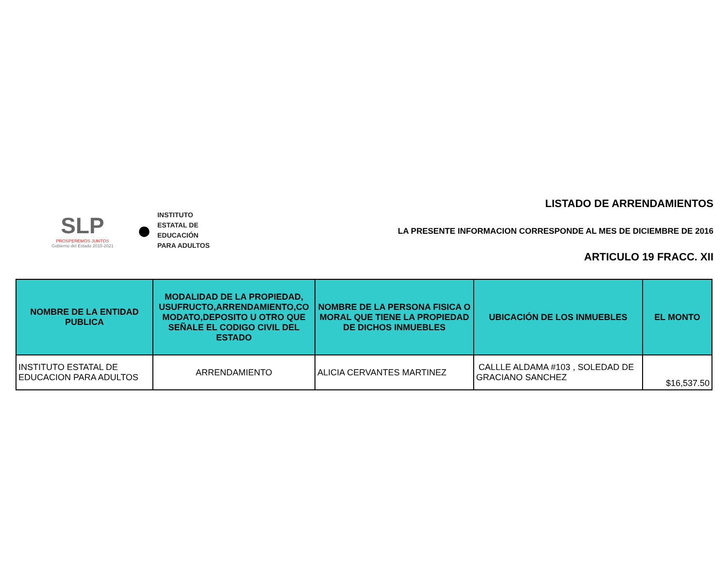SLP
PROSPEREMOS JUNTOS
Gobierno del Estado 2015-2021
●
INSTITUTO
ESTATAL DE
EDUCACIÓN
PARA ADULTOS
LISTADO DE ARRENDAMIENTOS
LA PRESENTE INFORMACION CORRESPONDE AL MES DE DICIEMBRE DE 2016
ARTICULO 19 FRACC. XII
| NOMBRE DE LA ENTIDAD PUBLICA | MODALIDAD DE LA PROPIEDAD, USUFRUCTO,ARRENDAMIENTO,CO MODATO,DEPOSITO U OTRO QUE SEÑALE EL CODIGO CIVIL DEL ESTADO | NOMBRE DE LA PERSONA FISICA O MORAL QUE TIENE LA PROPIEDAD DE DICHOS INMUEBLES | UBICACIÓN DE LOS INMUEBLES | EL MONTO |
| --- | --- | --- | --- | --- |
| INSTITUTO ESTATAL DE EDUCACION PARA ADULTOS | ARRENDAMIENTO | ALICIA CERVANTES MARTINEZ | CALLLE ALDAMA #103 , SOLEDAD DE GRACIANO SANCHEZ | $16,537.50 |